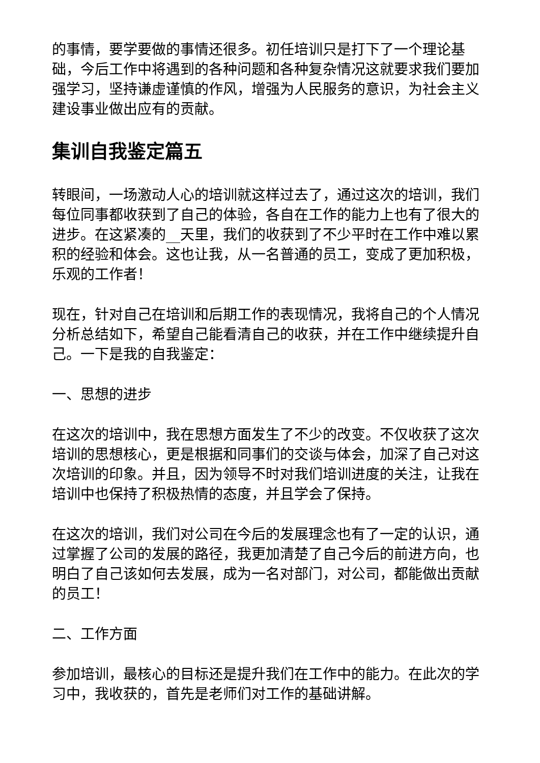的事情，要学要做的事情还很多。初任培训只是打下了一个理论基础，今后工作中将遇到的各种问题和各种复杂情况这就要求我们要加强学习，坚持谦虚谨慎的作风，增强为人民服务的意识，为社会主义建设事业做出应有的贡献。
集训自我鉴定篇五
转眼间，一场激动人心的培训就这样过去了，通过这次的培训，我们每位同事都收获到了自己的体验，各自在工作的能力上也有了很大的进步。在这紧凑的__天里，我们的收获到了不少平时在工作中难以累积的经验和体会。这也让我，从一名普通的员工，变成了更加积极，乐观的工作者！
现在，针对自己在培训和后期工作的表现情况，我将自己的个人情况分析总结如下，希望自己能看清自己的收获，并在工作中继续提升自己。一下是我的自我鉴定：
一、思想的进步
在这次的培训中，我在思想方面发生了不少的改变。不仅收获了这次培训的思想核心，更是根据和同事们的交谈与体会，加深了自己对这次培训的印象。并且，因为领导不时对我们培训进度的关注，让我在培训中也保持了积极热情的态度，并且学会了保持。
在这次的培训，我们对公司在今后的发展理念也有了一定的认识，通过掌握了公司的发展的路径，我更加清楚了自己今后的前进方向，也明白了自己该如何去发展，成为一名对部门，对公司，都能做出贡献的员工！
二、工作方面
参加培训，最核心的目标还是提升我们在工作中的能力。在此次的学习中，我收获的，首先是老师们对工作的基础讲解。